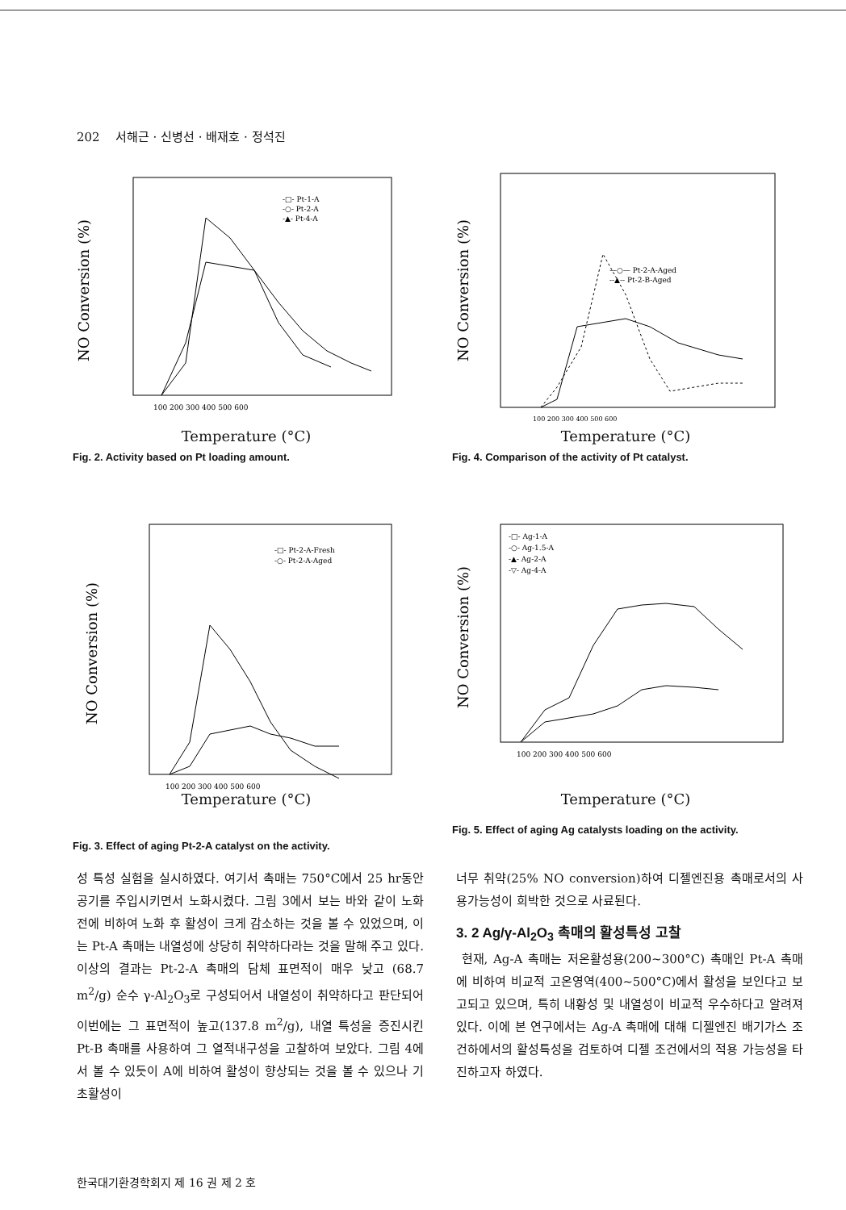202 서해근 · 신병선 · 배재호 · 정석진
NO Conversion (%)
100 200 300 400 500 600
-□- Pt-1-A
-○- Pt-2-A
-▲- Pt-4-A
Temperature (°C)
Fig. 2. Activity based on Pt loading amount.
NO Conversion (%)
100 200 300 400 500 600
—○— Pt-2-A-Aged
--▲-- Pt-2-B-Aged
Temperature (°C)
Fig. 4. Comparison of the activity of Pt catalyst.
NO Conversion (%)
100 200 300 400 500 600
-□- Pt-2-A-Fresh
-○- Pt-2-A-Aged
Temperature (°C)
Fig. 3. Effect of aging Pt-2-A catalyst on the activity.
NO Conversion (%)
100 200 300 400 500 600
-□- Ag-1-A
-○- Ag-1.5-A
-▲- Ag-2-A
-▽- Ag-4-A
Temperature (°C)
Fig. 5. Effect of aging Ag catalysts loading on the activity.
성 특성 실험을 실시하였다. 여기서 촉매는 750°C에서 25 hr동안 공기를 주입시키면서 노화시켰다. 그림 3에서 보는 바와 같이 노화 전에 비하여 노화 후 활성이 크게 감소하는 것을 볼 수 있었으며, 이는 Pt-A 촉매는 내열성에 상당히 취약하다라는 것을 말해 주고 있다. 이상의 결과는 Pt-2-A 촉매의 담체 표면적이 매우 낮고 (68.7 m<sup>2</sup>/g) 순수 γ-Al<sub>2</sub>O<sub>3</sub>로 구성되어서 내열성이 취약하다고 판단되어 이번에는 그 표면적이 높고(137.8 m<sup>2</sup>/g), 내열 특성을 증진시킨 Pt-B 촉매를 사용하여 그 열적내구성을 고찰하여 보았다. 그림 4에서 볼 수 있듯이 A에 비하여 활성이 향상되는 것을 볼 수 있으나 기초활성이
너무 취약(25% NO conversion)하여 디젤엔진용 촉매로서의 사용가능성이 희박한 것으로 사료된다.
3. 2 Ag/γ-Al<sub>2</sub>O<sub>3</sub> 촉매의 활성특성 고찰
현재, Ag-A 촉매는 저온활성용(200~300°C) 촉매인 Pt-A 촉매에 비하여 비교적 고온영역(400~500°C)에서 활성을 보인다고 보고되고 있으며, 특히 내황성 및 내열성이 비교적 우수하다고 알려져 있다. 이에 본 연구에서는 Ag-A 촉매에 대해 디젤엔진 배기가스 조건하에서의 활성특성을 검토하여 디젤 조건에서의 적용 가능성을 타진하고자 하였다.
한국대기환경학회지 제 16 권 제 2 호